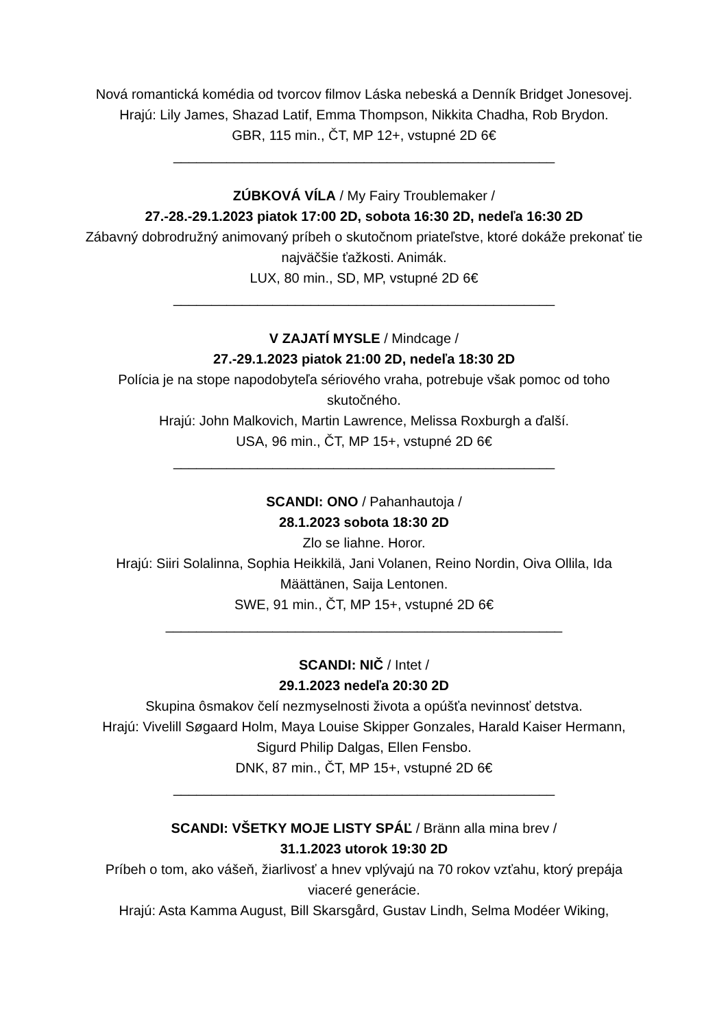Nová romantická komédia od tvorcov filmov Láska nebeská a Denník Bridget Jonesovej.
Hrajú: Lily James, Shazad Latif, Emma Thompson, Nikkita Chadha, Rob Brydon.
GBR, 115 min., ČT, MP 12+, vstupné 2D 6€
__________________________________________________
ZÚBKOVÁ VÍLA / My Fairy Troublemaker /
27.-28.-29.1.2023 piatok 17:00 2D, sobota 16:30 2D, nedeľa 16:30 2D
Zábavný dobrodružný animovaný príbeh o skutočnom priateľstve, ktoré dokáže prekonať tie najväčšie ťažkosti. Animák.
LUX, 80 min., SD, MP, vstupné 2D 6€
__________________________________________________
V ZAJATÍ MYSLE / Mindcage /
27.-29.1.2023 piatok 21:00 2D, nedeľa 18:30 2D
Polícia je na stope napodobyteľa sériového vraha, potrebuje však pomoc od toho skutočného.
Hrajú: John Malkovich, Martin Lawrence, Melissa Roxburgh a ďalší.
USA, 96 min., ČT, MP 15+, vstupné 2D 6€
__________________________________________________
SCANDI: ONO / Pahanhautoja /
28.1.2023 sobota 18:30 2D
Zlo se liahne. Horor.
Hrajú: Siiri Solalinna, Sophia Heikkilä, Jani Volanen, Reino Nordin, Oiva Ollila, Ida Määttänen, Saija Lentonen.
SWE, 91 min., ČT, MP 15+, vstupné 2D 6€
____________________________________________________
SCANDI: NIČ / Intet /
29.1.2023 nedeľa 20:30 2D
Skupina ôsmakov čelí nezmyselnosti života a opúšťa nevinnosť detstva.
Hrajú: Vivelill Søgaard Holm, Maya Louise Skipper Gonzales, Harald Kaiser Hermann, Sigurd Philip Dalgas, Ellen Fensbo.
DNK, 87 min., ČT, MP 15+, vstupné 2D 6€
__________________________________________________
SCANDI: VŠETKY MOJE LISTY SPÁĽ / Bränn alla mina brev /
31.1.2023 utorok 19:30 2D
Príbeh o tom, ako vášeň, žiarlivosť a hnev vplývajú na 70 rokov vzťahu, ktorý prepája viaceré generácie.
Hrajú: Asta Kamma August, Bill Skarsgård, Gustav Lindh, Selma Modéer Wiking,